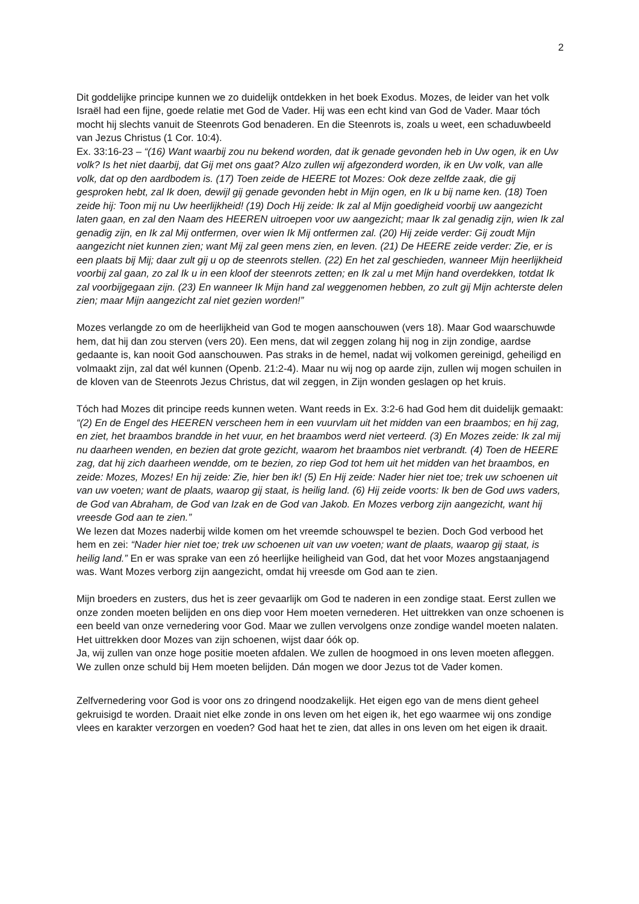2
Dit goddelijke principe kunnen we zo duidelijk ontdekken in het boek Exodus. Mozes, de leider van het volk Israël had een fijne, goede relatie met God de Vader. Hij was een echt kind van God de Vader. Maar tóch mocht hij slechts vanuit de Steenrots God benaderen. En die Steenrots is, zoals u weet, een schaduwbeeld van Jezus Christus (1 Cor. 10:4).
Ex. 33:16-23 – “(16) Want waarbij zou nu bekend worden, dat ik genade gevonden heb in Uw ogen, ik en Uw volk? Is het niet daarbij, dat Gij met ons gaat? Alzo zullen wij afgezonderd worden, ik en Uw volk, van alle volk, dat op den aardbodem is. (17) Toen zeide de HEERE tot Mozes: Ook deze zelfde zaak, die gij gesproken hebt, zal Ik doen, dewijl gij genade gevonden hebt in Mijn ogen, en Ik u bij name ken. (18) Toen zeide hij: Toon mij nu Uw heerlijkheid! (19) Doch Hij zeide: Ik zal al Mijn goedigheid voorbij uw aangezicht laten gaan, en zal den Naam des HEEREN uitroepen voor uw aangezicht; maar Ik zal genadig zijn, wien Ik zal genadig zijn, en Ik zal Mij ontfermen, over wien Ik Mij ontfermen zal. (20) Hij zeide verder: Gij zoudt Mijn aangezicht niet kunnen zien; want Mij zal geen mens zien, en leven. (21) De HEERE zeide verder: Zie, er is een plaats bij Mij; daar zult gij u op de steenrots stellen. (22) En het zal geschieden, wanneer Mijn heerlijkheid voorbij zal gaan, zo zal Ik u in een kloof der steenrots zetten; en Ik zal u met Mijn hand overdekken, totdat Ik zal voorbijgegaan zijn. (23) En wanneer Ik Mijn hand zal weggenomen hebben, zo zult gij Mijn achterste delen zien; maar Mijn aangezicht zal niet gezien worden!”
Mozes verlangde zo om de heerlijkheid van God te mogen aanschouwen (vers 18). Maar God waarschuwde hem, dat hij dan zou sterven (vers 20). Een mens, dat wil zeggen zolang hij nog in zijn zondige, aardse gedaante is, kan nooit God aanschouwen. Pas straks in de hemel, nadat wij volkomen gereinigd, geheiligd en volmaakt zijn, zal dat wél kunnen (Openb. 21:2-4). Maar nu wij nog op aarde zijn, zullen wij mogen schuilen in de kloven van de Steenrots Jezus Christus, dat wil zeggen, in Zijn wonden geslagen op het kruis.
Tóch had Mozes dit principe reeds kunnen weten. Want reeds in Ex. 3:2-6 had God hem dit duidelijk gemaakt: “(2) En de Engel des HEEREN verscheen hem in een vuurvlam uit het midden van een braambos; en hij zag, en ziet, het braambos brandde in het vuur, en het braambos werd niet verteerd. (3) En Mozes zeide: Ik zal mij nu daarheen wenden, en bezien dat grote gezicht, waarom het braambos niet verbrandt. (4) Toen de HEERE zag, dat hij zich daarheen wendde, om te bezien, zo riep God tot hem uit het midden van het braambos, en zeide: Mozes, Mozes! En hij zeide: Zie, hier ben ik! (5) En Hij zeide: Nader hier niet toe; trek uw schoenen uit van uw voeten; want de plaats, waarop gij staat, is heilig land. (6) Hij zeide voorts: Ik ben de God uws vaders, de God van Abraham, de God van Izak en de God van Jakob. En Mozes verborg zijn aangezicht, want hij vreesde God aan te zien.”
We lezen dat Mozes naderbij wilde komen om het vreemde schouwspel te bezien. Doch God verbood het hem en zei: “Nader hier niet toe; trek uw schoenen uit van uw voeten; want de plaats, waarop gij staat, is heilig land.” En er was sprake van een zó heerlijke heiligheid van God, dat het voor Mozes angstaanjagend was. Want Mozes verborg zijn aangezicht, omdat hij vreesde om God aan te zien.
Mijn broeders en zusters, dus het is zeer gevaarlijk om God te naderen in een zondige staat. Eerst zullen we onze zonden moeten belijden en ons diep voor Hem moeten vernederen. Het uittrekken van onze schoenen is een beeld van onze vernedering voor God. Maar we zullen vervolgens onze zondige wandel moeten nalaten. Het uittrekken door Mozes van zijn schoenen, wijst daar óók op.
Ja, wij zullen van onze hoge positie moeten afdalen. We zullen de hoogmoed in ons leven moeten afleggen. We zullen onze schuld bij Hem moeten belijden. Dán mogen we door Jezus tot de Vader komen.
Zelfvernedering voor God is voor ons zo dringend noodzakelijk. Het eigen ego van de mens dient geheel gekruisigd te worden. Draait niet elke zonde in ons leven om het eigen ik, het ego waarmee wij ons zondige vlees en karakter verzorgen en voeden? God haat het te zien, dat alles in ons leven om het eigen ik draait.